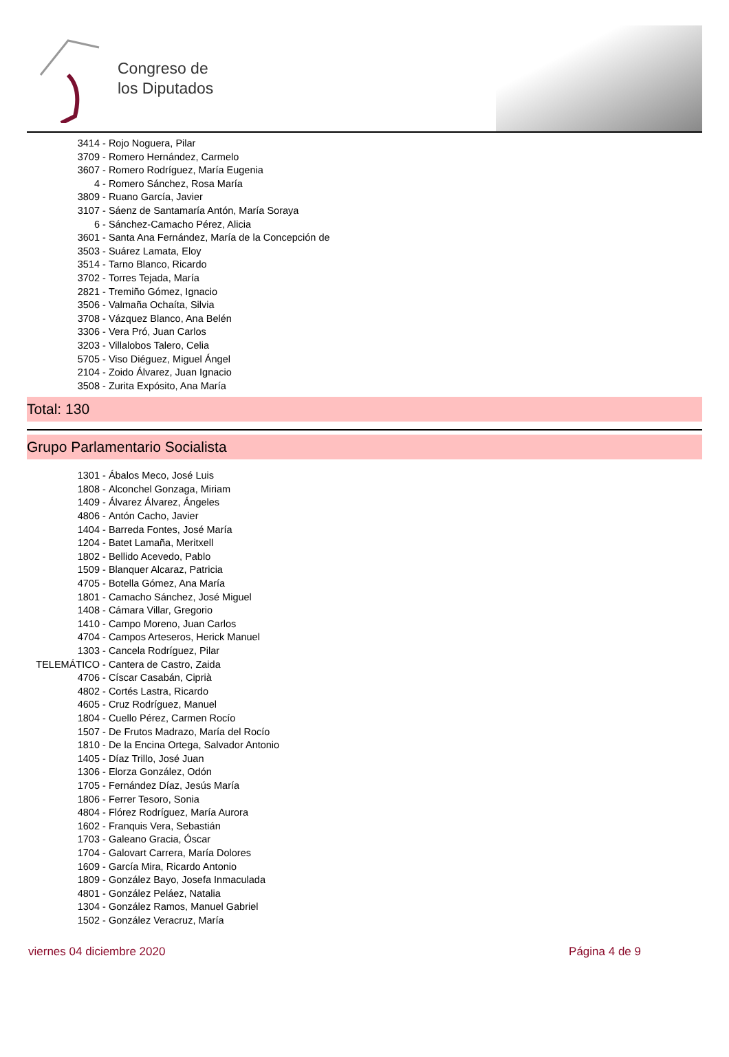Congreso de
los Diputados
3414 - Rojo Noguera, Pilar
3709 - Romero Hernández, Carmelo
3607 - Romero Rodríguez, María Eugenia
4 - Romero Sánchez, Rosa María
3809 - Ruano García, Javier
3107 - Sáenz de Santamaría Antón, María Soraya
6 - Sánchez-Camacho Pérez, Alicia
3601 - Santa Ana Fernández, María de la Concepción de
3503 - Suárez Lamata, Eloy
3514 - Tarno Blanco, Ricardo
3702 - Torres Tejada, María
2821 - Tremiño Gómez, Ignacio
3506 - Valmaña Ochaíta, Silvia
3708 - Vázquez Blanco, Ana Belén
3306 - Vera Pró, Juan Carlos
3203 - Villalobos Talero, Celia
5705 - Viso Diéguez, Miguel Ángel
2104 - Zoido Álvarez, Juan Ignacio
3508 - Zurita Expósito, Ana María
Total: 130
Grupo Parlamentario Socialista
1301 - Ábalos Meco, José Luis
1808 - Alconchel Gonzaga, Miriam
1409 - Álvarez Álvarez, Ángeles
4806 - Antón Cacho, Javier
1404 - Barreda Fontes, José María
1204 - Batet Lamaña, Meritxell
1802 - Bellido Acevedo, Pablo
1509 - Blanquer Alcaraz, Patricia
4705 - Botella Gómez, Ana María
1801 - Camacho Sánchez, José Miguel
1408 - Cámara Villar, Gregorio
1410 - Campo Moreno, Juan Carlos
4704 - Campos Arteseros, Herick Manuel
1303 - Cancela Rodríguez, Pilar
TELEMÁTICO - Cantera de Castro, Zaida
4706 - Císcar Casabán, Ciprià
4802 - Cortés Lastra, Ricardo
4605 - Cruz Rodríguez, Manuel
1804 - Cuello Pérez, Carmen Rocío
1507 - De Frutos Madrazo, María del Rocío
1810 - De la Encina Ortega, Salvador Antonio
1405 - Díaz Trillo, José Juan
1306 - Elorza González, Odón
1705 - Fernández Díaz, Jesús María
1806 - Ferrer Tesoro, Sonia
4804 - Flórez Rodríguez, María Aurora
1602 - Franquis Vera, Sebastián
1703 - Galeano Gracia, Óscar
1704 - Galovart Carrera, María Dolores
1609 - García Mira, Ricardo Antonio
1809 - González Bayo, Josefa Inmaculada
4801 - González Peláez, Natalia
1304 - González Ramos, Manuel Gabriel
1502 - González Veracruz, María
viernes 04 diciembre 2020 Página 4 de 9